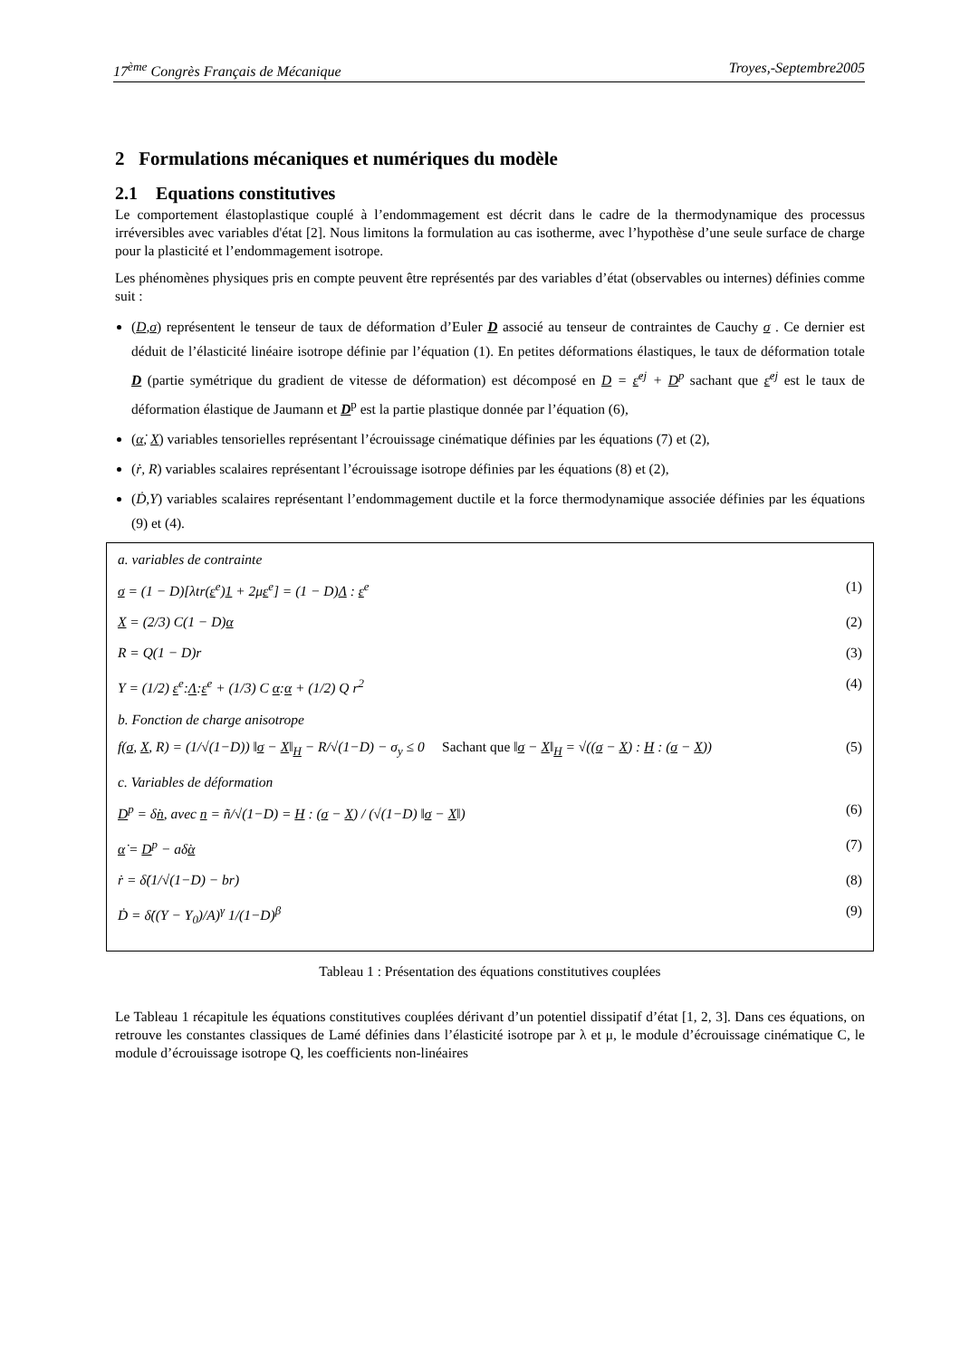17<sup>ème</sup> Congrès Français de Mécanique Troyes,-Septembre2005
2 Formulations mécaniques et numériques du modèle
2.1 Equations constitutives
Le comportement élastoplastique couplé à l’endommagement est décrit dans le cadre de la thermodynamique des processus irréversibles avec variables d'état [2]. Nous limitons la formulation au cas isotherme, avec l’hypothèse d’une seule surface de charge pour la plasticité et l’endommagement isotrope.
Les phénomènes physiques pris en compte peuvent être représentés par des variables d’état (observables ou internes) définies comme suit :
(D,σ) représentent le tenseur de taux de déformation d’Euler D associé au tenseur de contraintes de Cauchy σ . Ce dernier est déduit de l’élasticité linéaire isotrope définie par l’équation (1). En petites déformations élastiques, le taux de déformation totale D (partie symétrique du gradient de vitesse de déformation) est décomposé en D = ε̇<sup>ej</sup> + D<sup>p</sup> sachant que ε̇<sup>ej</sup> est le taux de déformation élastique de Jaumann et D<sup>p</sup> est la partie plastique donnée par l’équation (6),
(α̇, X) variables tensorielles représentant l’écrouissage cinématique définies par les équations (7) et (2),
(ṙ, R) variables scalaires représentant l’écrouissage isotrope définies par les équations (8) et (2),
(Ḋ,Y) variables scalaires représentant l’endommagement ductile et la force thermodynamique associée définies par les équations (9) et (4).
a. variables de contrainte
σ = (1 − D)[λtr(ε<sup>e</sup>)1 + 2με<sup>e</sup>] = (1 − D)Λ : ε<sup>e</sup> (1)
X = (2/3) C(1 − D)α (2)
R = Q(1 − D)r (3)
Y = (1/2) ε<sup>e</sup>:Λ:ε<sup>e</sup> + (1/3) C α:α + (1/2) Q r<sup>2</sup> (4)
b. Fonction de charge anisotrope
f(σ, X, R) = (1/√(1−D)) ‖σ − X‖<sub>H</sub> − R/√(1−D) − σ<sub>y</sub> ≤ 0 Sachant que ‖σ − X‖<sub>H</sub> = √((σ − X) : H : (σ − X)) (5)
c. Variables de déformation
D<sup>p</sup> = δ̇n, avec n = ñ/√(1−D) = H : (σ − X) / (√(1−D) ‖σ − X‖) (6)
α̇ = D<sup>p</sup> − aδ̇α (7)
ṙ = δ̇(1/√(1−D) − br) (8)
Ḋ = δ̇((Y − Y<sub>0</sub>)/A)<sup>γ</sup> 1/(1−D)<sup>β</sup> (9)
Tableau 1 : Présentation des équations constitutives couplées
Le Tableau 1 récapitule les équations constitutives couplées dérivant d’un potentiel dissipatif d’état [1, 2, 3]. Dans ces équations, on retrouve les constantes classiques de Lamé définies dans l’élasticité isotrope par λ et μ, le module d’écrouissage cinématique C, le module d’écrouissage isotrope Q, les coefficients non-linéaires